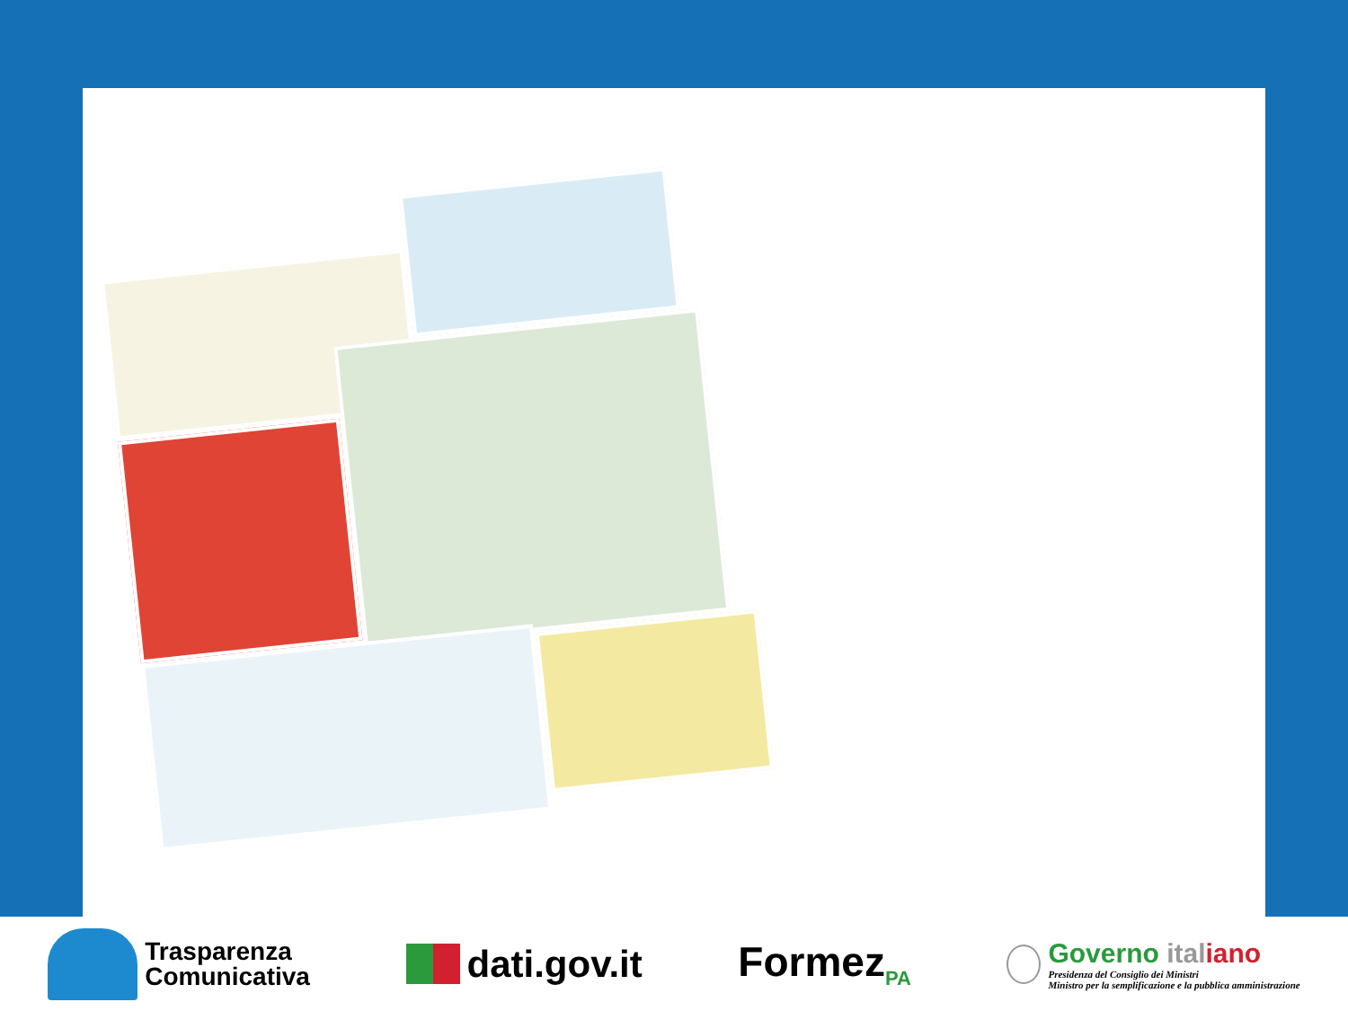Trasparenza
Comunicativa
dati.gov.it Formez<sub>PA</sub>
Governo ital iano
Presidenza del Consiglio dei Ministri
Ministro per la semplificazione e la pubblica amministrazione